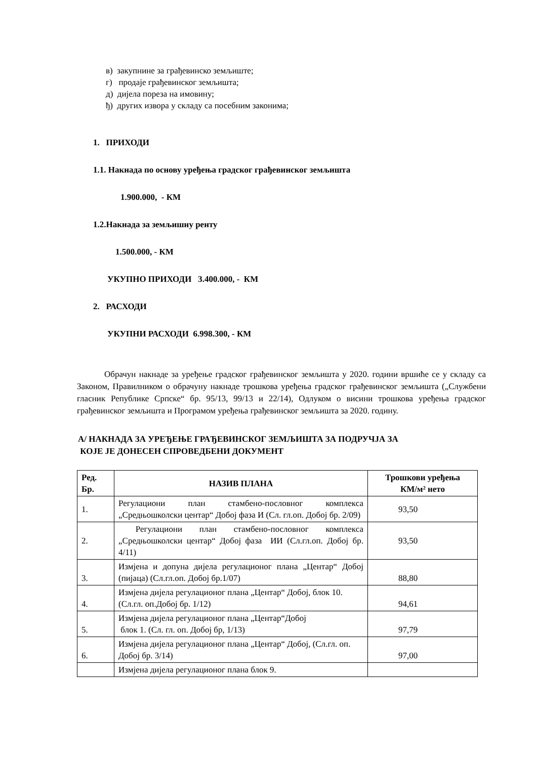в) закупнине за грађевинско земљиште;
г) продаје грађевинског земљишта;
д) дијела пореза на имовину;
ђ) других извора у складу са посебним законима;
1. ПРИХОДИ
1.1. Накнада по основу уређења градског грађевинског земљишта
1.900.000, - КМ
1.2.Накнада за земљишну ренту
1.500.000, - КМ
УКУПНО ПРИХОДИ 3.400.000, - КМ
2. РАСХОДИ
УКУПНИ РАСХОДИ 6.998.300, - КМ
Обрачун накнаде за уређење градског грађевинског земљишта у 2020. години вршиће се у складу са Законом, Правилником о обрачуну накнаде трошкова уређења градског грађевинског земљишта („Службени гласник Републике Српске“ бр. 95/13, 99/13 и 22/14), Одлуком о висини трошкова уређења градског грађевинског земљишта и Програмом уређења грађевинског земљишта за 2020. годину.
А/ НАКНАДА ЗА УРЕЂЕЊЕ ГРАЂЕВИНСКОГ ЗЕМЉИШТА ЗА ПОДРУЧЈА ЗА
КОЈЕ ЈЕ ДОНЕСЕН СПРОВЕДБЕНИ ДОКУМЕНТ
| Ред. Бр. | НАЗИВ ПЛАНА | Трошкови уређења КМ/м² нето |
| --- | --- | --- |
| 1. | Регулациони план стамбено-пословног комплекса „Средњошколски центар“ Добој фаза И (Сл. гл.оп. Добој бр. 2/09) | 93,50 |
| 2. | Регулациони план стамбено-пословног комплекса „Средњошколски центар“ Добој фаза ИИ (Сл.гл.оп. Добој бр. 4/11) | 93,50 |
| 3. | Измјена и допуна дијела регулационог плана „Центар“ Добој (пијаца) (Сл.гл.оп. Добој бр.1/07) | 88,80 |
| 4. | Измјена дијела регулационог плана „Центар“ Добој, блок 10.(Сл.гл. оп.Добој бр. 1/12) | 94,61 |
| 5. | Измјена дијела регулационог плана „Центар“Добој блок 1. (Сл. гл. оп. Добој бр, 1/13) | 97,79 |
| 6. | Измјена дијела регулационог плана „Центар“ Добој, (Сл.гл. оп. Добој бр. 3/14) | 97,00 |
| | Измјена дијела регулационог плана блок 9. | |